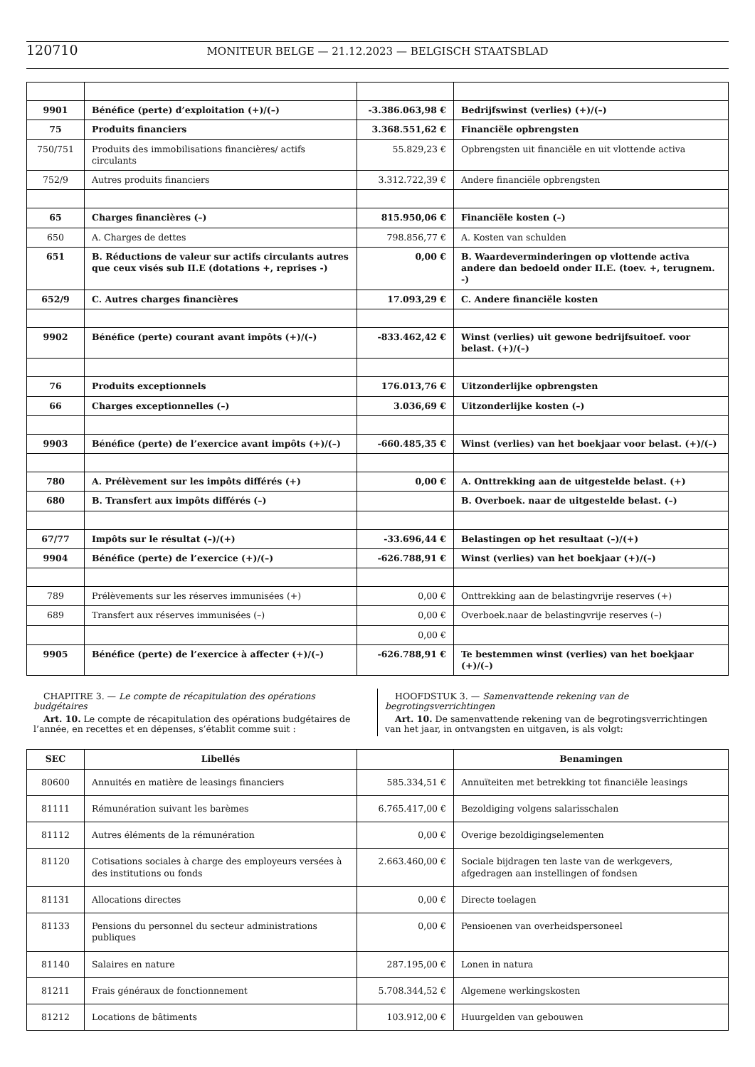120710 MONITEUR BELGE — 21.12.2023 — BELGISCH STAATSBLAD
| 9901 | Bénéfice (perte) d’exploitation (+)/(–) | -3.386.063,98 € | Bedrijfswinst (verlies) (+)/(–) |
| 75 | Produits financiers | 3.368.551,62 € | Financiële opbrengsten |
| 750/751 | Produits des immobilisations financières/ actifs circulants | 55.829,23 € | Opbrengsten uit financiële en uit vlottende activa |
| 752/9 | Autres produits financiers | 3.312.722,39 € | Andere financiële opbrengsten |
| 65 | Charges financières (–) | 815.950,06 € | Financiële kosten (–) |
| 650 | A. Charges de dettes | 798.856,77 € | A. Kosten van schulden |
| 651 | B. Réductions de valeur sur actifs circulants autres que ceux visés sub II.E (dotations +, reprises -) | 0,00 € | B. Waardeverminderingen op vlottende activa andere dan bedoeld onder II.E. (toev. +, terugnem. -) |
| 652/9 | C. Autres charges financières | 17.093,29 € | C. Andere financiële kosten |
| 9902 | Bénéfice (perte) courant avant impôts (+)/(–) | -833.462,42 € | Winst (verlies) uit gewone bedrijfsuitoef. voor belast. (+)/(–) |
| 76 | Produits exceptionnels | 176.013,76 € | Uitzonderlijke opbrengsten |
| 66 | Charges exceptionnelles (–) | 3.036,69 € | Uitzonderlijke kosten (–) |
| 9903 | Bénéfice (perte) de l’exercice avant impôts (+)/(–) | -660.485,35 € | Winst (verlies) van het boekjaar voor belast. (+)/(–) |
| 780 | A. Prélèvement sur les impôts différés (+) | 0,00 € | A. Onttrekking aan de uitgestelde belast. (+) |
| 680 | B. Transfert aux impôts différés (–) | | B. Overboek. naar de uitgestelde belast. (–) |
| 67/77 | Impôts sur le résultat (–)/(+) | -33.696,44 € | Belastingen op het resultaat (–)/(+) |
| 9904 | Bénéfice (perte) de l’exercice (+)/(–) | -626.788,91 € | Winst (verlies) van het boekjaar (+)/(–) |
| 789 | Prélèvements sur les réserves immunisées (+) | 0,00 € | Onttrekking aan de belastingvrije reserves (+) |
| 689 | Transfert aux réserves immunisées (–) | 0,00 € | Overboek.naar de belastingvrije reserves (–) |
| | | 0,00 € | |
| 9905 | Bénéfice (perte) de l’exercice à affecter (+)/(–) | -626.788,91 € | Te bestemmen winst (verlies) van het boekjaar (+)/(–) |
CHAPITRE 3. — Le compte de récapitulation des opérations budgétaires
Art. 10. Le compte de récapitulation des opérations budgétaires de l’année, en recettes et en dépenses, s’établit comme suit :
HOOFDSTUK 3. — Samenvattende rekening van de begrotingsverrichtingen
Art. 10. De samenvattende rekening van de begrotingsverrichtingen van het jaar, in ontvangsten en uitgaven, is als volgt:
| SEC | Libellés | | Benamingen |
| --- | --- | --- | --- |
| 80600 | Annuités en matière de leasings financiers | 585.334,51 € | Annuïteiten met betrekking tot financiële leasings |
| 81111 | Rémunération suivant les barèmes | 6.765.417,00 € | Bezoldiging volgens salarisschalen |
| 81112 | Autres éléments de la rémunération | 0,00 € | Overige bezoldigingselementen |
| 81120 | Cotisations sociales à charge des employeurs versées à des institutions ou fonds | 2.663.460,00 € | Sociale bijdragen ten laste van de werkgevers, afgedragen aan instellingen of fondsen |
| 81131 | Allocations directes | 0,00 € | Directe toelagen |
| 81133 | Pensions du personnel du secteur administrations publiques | 0,00 € | Pensioenen van overheidspersoneel |
| 81140 | Salaires en nature | 287.195,00 € | Lonen in natura |
| 81211 | Frais généraux de fonctionnement | 5.708.344,52 € | Algemene werkingskosten |
| 81212 | Locations de bâtiments | 103.912,00 € | Huurgelden van gebouwen |